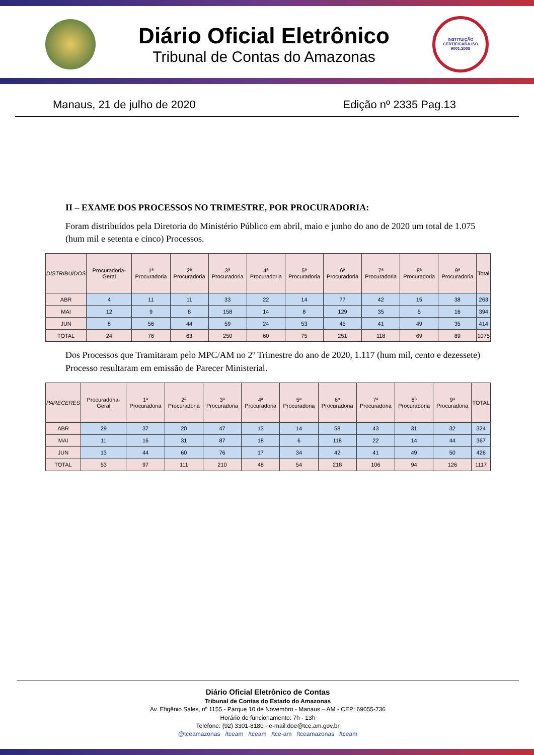Diário Oficial Eletrônico
Tribunal de Contas do Amazonas
INSTITUIÇÃO CERTIFICADA ISO 9001:2008
Manaus, 21 de julho de 2020 Edição nº 2335 Pag.13
II – EXAME DOS PROCESSOS NO TRIMESTRE, POR PROCURADORIA:
Foram distribuídos pela Diretoria do Ministério Público em abril, maio e junho do ano de 2020 um total de 1.075 (hum mil e setenta e cinco) Processos.
| DISTRIBUÍDOS | Procuradoria-Geral | 1ª Procuradoria | 2ª Procuradoria | 3ª Procuradoria | 4ª Procuradoria | 5ª Procuradoria | 6ª Procuradoria | 7ª Procuradoria | 8ª Procuradoria | 9ª Procuradoria | Total |
| --- | --- | --- | --- | --- | --- | --- | --- | --- | --- | --- | --- |
| ABR | 4 | 11 | 11 | 33 | 22 | 14 | 77 | 42 | 15 | 38 | 263 |
| MAI | 12 | 9 | 8 | 158 | 14 | 8 | 129 | 35 | 5 | 16 | 394 |
| JUN | 8 | 56 | 44 | 59 | 24 | 53 | 45 | 41 | 49 | 35 | 414 |
| TOTAL | 24 | 76 | 63 | 250 | 60 | 75 | 251 | 118 | 69 | 89 | 1075 |
Dos Processos que Tramitaram pelo MPC/AM no 2º Trimestre do ano de 2020, 1.117 (hum mil, cento e dezessete) Processo resultaram em emissão de Parecer Ministerial.
| PARECERES | Procuradoria-Geral | 1ª Procuradoria | 2ª Procuradoria | 3ª Procuradoria | 4ª Procuradoria | 5ª Procuradoria | 6ª Procuradoria | 7ª Procuradoria | 8ª Procuradoria | 9ª Procuradoria | TOTAL |
| --- | --- | --- | --- | --- | --- | --- | --- | --- | --- | --- | --- |
| ABR | 29 | 37 | 20 | 47 | 13 | 14 | 58 | 43 | 31 | 32 | 324 |
| MAI | 11 | 16 | 31 | 87 | 18 | 6 | 118 | 22 | 14 | 44 | 367 |
| JUN | 13 | 44 | 60 | 76 | 17 | 34 | 42 | 41 | 49 | 50 | 426 |
| TOTAL | 53 | 97 | 111 | 210 | 48 | 54 | 218 | 106 | 94 | 126 | 1117 |
Diário Oficial Eletrônico de Contas
Tribunal de Contas do Estado do Amazonas
Av. Efigênio Sales, nº 1155 - Parque 10 de Novembro - Manaus – AM - CEP: 69055-736
Horário de funcionamento: 7h - 13h
Telefone: (92) 3301-8180 - e-mail:doe@tce.am.gov.br
@tceamazonas /tceam /tceam /tce-am /tceamazonas /tceam